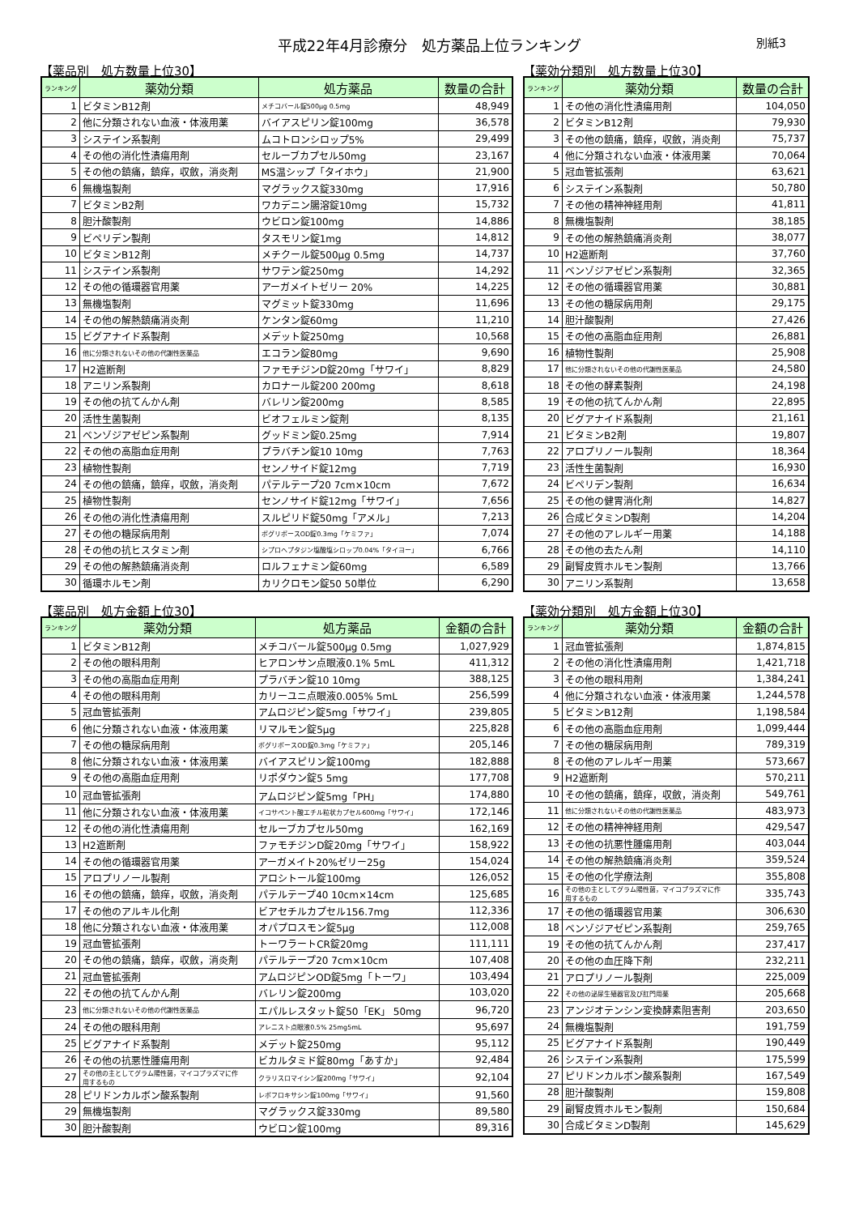平成22年4月診療分　処方薬品上位ランキング 別紙3
【薬品別　処方数量上位30】
| ランキング | 薬効分類 | 処方薬品 | 数量の合計 |
| --- | --- | --- | --- |
| 1 | ビタミンB12剤 | メチコバール錠500μg 0.5mg | 48,949 |
| 2 | 他に分類されない血液・体液用薬 | バイアスピリン錠100mg | 36,578 |
| 3 | システイン系製剤 | ムコトロンシロップ5% | 29,499 |
| 4 | その他の消化性潰瘍用剤 | セルーブカプセル50mg | 23,167 |
| 5 | その他の鎮痛，鎮痒，収斂，消炎剤 | MS温シップ「タイホウ」 | 21,900 |
| 6 | 無機塩製剤 | マグラックス錠330mg | 17,916 |
| 7 | ビタミンB2剤 | ワカデニン腸溶錠10mg | 15,732 |
| 8 | 胆汁酸製剤 | ウビロン錠100mg | 14,886 |
| 9 | ビペリデン製剤 | タスモリン錠1mg | 14,812 |
| 10 | ビタミンB12剤 | メチクール錠500μg 0.5mg | 14,737 |
| 11 | システイン系製剤 | サワテン錠250mg | 14,292 |
| 12 | その他の循環器官用薬 | アーガメイトゼリー 20% | 14,225 |
| 13 | 無機塩製剤 | マグミット錠330mg | 11,696 |
| 14 | その他の解熱鎮痛消炎剤 | ケンタン錠60mg | 11,210 |
| 15 | ビグアナイド系製剤 | メデット錠250mg | 10,568 |
| 16 | 他に分類されないその他の代謝性医薬品 | エコラン錠80mg | 9,690 |
| 17 | H2遮断剤 | ファモチジンD錠20mg「サワイ」 | 8,829 |
| 18 | アニリン系製剤 | カロナール錠200 200mg | 8,618 |
| 19 | その他の抗てんかん剤 | バレリン錠200mg | 8,585 |
| 20 | 活性生菌製剤 | ビオフェルミン錠剤 | 8,135 |
| 21 | ベンゾジアゼピン系製剤 | グッドミン錠0.25mg | 7,914 |
| 22 | その他の高脂血症用剤 | プラバチン錠10 10mg | 7,763 |
| 23 | 植物性製剤 | センノサイド錠12mg | 7,719 |
| 24 | その他の鎮痛，鎮痒，収斂，消炎剤 | パテルテープ20 7cm×10cm | 7,672 |
| 25 | 植物性製剤 | センノサイド錠12mg「サワイ」 | 7,656 |
| 26 | その他の消化性潰瘍用剤 | スルピリド錠50mg「アメル」 | 7,213 |
| 27 | その他の糖尿病用剤 | ボグリボースOD錠0.3mg「ケミファ」 | 7,074 |
| 28 | その他の抗ヒスタミン剤 | シプロヘプタジン塩酸塩シロップ0.04%「タイヨー」 | 6,766 |
| 29 | その他の解熱鎮痛消炎剤 | ロルフェナミン錠60mg | 6,589 |
| 30 | 循環ホルモン剤 | カリクロモン錠50 50単位 | 6,290 |
【薬効分類別　処方数量上位30】
| ランキング | 薬効分類 | 数量の合計 |
| --- | --- | --- |
| 1 | その他の消化性潰瘍用剤 | 104,050 |
| 2 | ビタミンB12剤 | 79,930 |
| 3 | その他の鎮痛，鎮痒，収斂，消炎剤 | 75,737 |
| 4 | 他に分類されない血液・体液用薬 | 70,064 |
| 5 | 冠血管拡張剤 | 63,621 |
| 6 | システイン系製剤 | 50,780 |
| 7 | その他の精神神経用剤 | 41,811 |
| 8 | 無機塩製剤 | 38,185 |
| 9 | その他の解熱鎮痛消炎剤 | 38,077 |
| 10 | H2遮断剤 | 37,760 |
| 11 | ベンゾジアゼピン系製剤 | 32,365 |
| 12 | その他の循環器官用薬 | 30,881 |
| 13 | その他の糖尿病用剤 | 29,175 |
| 14 | 胆汁酸製剤 | 27,426 |
| 15 | その他の高脂血症用剤 | 26,881 |
| 16 | 植物性製剤 | 25,908 |
| 17 | 他に分類されないその他の代謝性医薬品 | 24,580 |
| 18 | その他の酵素製剤 | 24,198 |
| 19 | その他の抗てんかん剤 | 22,895 |
| 20 | ビグアナイド系製剤 | 21,161 |
| 21 | ビタミンB2剤 | 19,807 |
| 22 | アロプリノール製剤 | 18,364 |
| 23 | 活性生菌製剤 | 16,930 |
| 24 | ビペリデン製剤 | 16,634 |
| 25 | その他の健胃消化剤 | 14,827 |
| 26 | 合成ビタミンD製剤 | 14,204 |
| 27 | その他のアレルギー用薬 | 14,188 |
| 28 | その他の去たん剤 | 14,110 |
| 29 | 副腎皮質ホルモン製剤 | 13,766 |
| 30 | アニリン系製剤 | 13,658 |
【薬品別　処方金額上位30】
| ランキング | 薬効分類 | 処方薬品 | 金額の合計 |
| --- | --- | --- | --- |
| 1 | ビタミンB12剤 | メチコバール錠500μg 0.5mg | 1,027,929 |
| 2 | その他の眼科用剤 | ヒアロンサン点眼液0.1% 5mL | 411,312 |
| 3 | その他の高脂血症用剤 | プラバチン錠10 10mg | 388,125 |
| 4 | その他の眼科用剤 | カリーユニ点眼液0.005% 5mL | 256,599 |
| 5 | 冠血管拡張剤 | アムロジピン錠5mg「サワイ」 | 239,805 |
| 6 | 他に分類されない血液・体液用薬 | リマルモン錠5μg | 225,828 |
| 7 | その他の糖尿病用剤 | ボグリボースOD錠0.3mg「ケミファ」 | 205,146 |
| 8 | 他に分類されない血液・体液用薬 | バイアスピリン錠100mg | 182,888 |
| 9 | その他の高脂血症用剤 | リポダウン錠5 5mg | 177,708 |
| 10 | 冠血管拡張剤 | アムロジピン錠5mg「PH」 | 174,880 |
| 11 | 他に分類されない血液・体液用薬 | イコサペント酸エチル粒状カプセル600mg「サワイ」 | 172,146 |
| 12 | その他の消化性潰瘍用剤 | セルーブカプセル50mg | 162,169 |
| 13 | H2遮断剤 | ファモチジンD錠20mg「サワイ」 | 158,922 |
| 14 | その他の循環器官用薬 | アーガメイト20%ゼリー25g | 154,024 |
| 15 | アロプリノール製剤 | アロシトール錠100mg | 126,052 |
| 16 | その他の鎮痛，鎮痒，収斂，消炎剤 | パテルテープ40 10cm×14cm | 125,685 |
| 17 | その他のアルキル化剤 | ビアセチルカプセル156.7mg | 112,336 |
| 18 | 他に分類されない血液・体液用薬 | オパプロスモン錠5μg | 112,008 |
| 19 | 冠血管拡張剤 | トーワラートCR錠20mg | 111,111 |
| 20 | その他の鎮痛，鎮痒，収斂，消炎剤 | パテルテープ20 7cm×10cm | 107,408 |
| 21 | 冠血管拡張剤 | アムロジピンOD錠5mg「トーワ」 | 103,494 |
| 22 | その他の抗てんかん剤 | バレリン錠200mg | 103,020 |
| 23 | 他に分類されないその他の代謝性医薬品 | エパルレスタット錠50「EK」 50mg | 96,720 |
| 24 | その他の眼科用剤 | アレニスト点眼液0.5% 25mg5mL | 95,697 |
| 25 | ビグアナイド系製剤 | メデット錠250mg | 95,112 |
| 26 | その他の抗悪性腫瘍用剤 | ビカルタミド錠80mg「あすか」 | 92,484 |
| 27 | その他の主としてグラム陽性菌，マイコプラズマに作 用するもの | クラリスロマイシン錠200mg「サワイ」 | 92,104 |
| 28 | ピリドンカルボン酸系製剤 | レボフロキサシン錠100mg「サワイ」 | 91,560 |
| 29 | 無機塩製剤 | マグラックス錠330mg | 89,580 |
| 30 | 胆汁酸製剤 | ウビロン錠100mg | 89,316 |
【薬効分類別　処方金額上位30】
| ランキング | 薬効分類 | 金額の合計 |
| --- | --- | --- |
| 1 | 冠血管拡張剤 | 1,874,815 |
| 2 | その他の消化性潰瘍用剤 | 1,421,718 |
| 3 | その他の眼科用剤 | 1,384,241 |
| 4 | 他に分類されない血液・体液用薬 | 1,244,578 |
| 5 | ビタミンB12剤 | 1,198,584 |
| 6 | その他の高脂血症用剤 | 1,099,444 |
| 7 | その他の糖尿病用剤 | 789,319 |
| 8 | その他のアレルギー用薬 | 573,667 |
| 9 | H2遮断剤 | 570,211 |
| 10 | その他の鎮痛，鎮痒，収斂，消炎剤 | 549,761 |
| 11 | 他に分類されないその他の代謝性医薬品 | 483,973 |
| 12 | その他の精神神経用剤 | 429,547 |
| 13 | その他の抗悪性腫瘍用剤 | 403,044 |
| 14 | その他の解熱鎮痛消炎剤 | 359,524 |
| 15 | その他の化学療法剤 | 355,808 |
| 16 | その他の主としてグラム陽性菌，マイコプラズマに作 用するもの | 335,743 |
| 17 | その他の循環器官用薬 | 306,630 |
| 18 | ベンゾジアゼピン系製剤 | 259,765 |
| 19 | その他の抗てんかん剤 | 237,417 |
| 20 | その他の血圧降下剤 | 232,211 |
| 21 | アロプリノール製剤 | 225,009 |
| 22 | その他の泌尿生殖器官及び肛門用薬 | 205,668 |
| 23 | アンジオテンシン変換酵素阻害剤 | 203,650 |
| 24 | 無機塩製剤 | 191,759 |
| 25 | ビグアナイド系製剤 | 190,449 |
| 26 | システイン系製剤 | 175,599 |
| 27 | ピリドンカルボン酸系製剤 | 167,549 |
| 28 | 胆汁酸製剤 | 159,808 |
| 29 | 副腎皮質ホルモン製剤 | 150,684 |
| 30 | 合成ビタミンD製剤 | 145,629 |